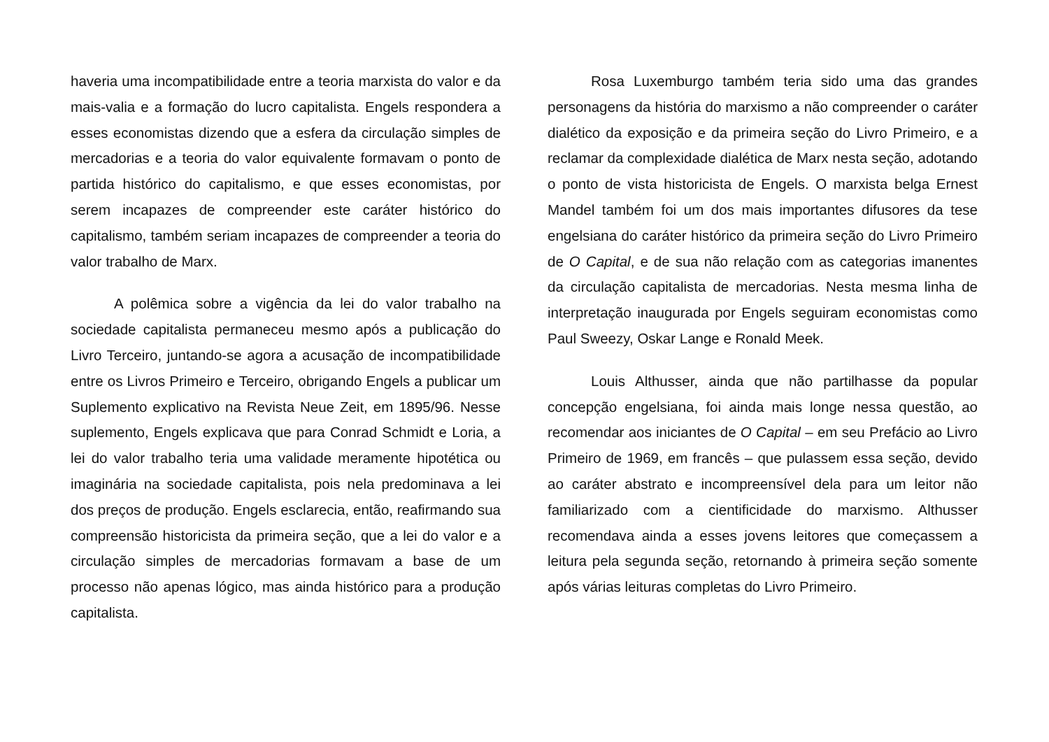haveria uma incompatibilidade entre a teoria marxista do valor e da mais-valia e a formação do lucro capitalista. Engels respondera a esses economistas dizendo que a esfera da circulação simples de mercadorias e a teoria do valor equivalente formavam o ponto de partida histórico do capitalismo, e que esses economistas, por serem incapazes de compreender este caráter histórico do capitalismo, também seriam incapazes de compreender a teoria do valor trabalho de Marx.
A polêmica sobre a vigência da lei do valor trabalho na sociedade capitalista permaneceu mesmo após a publicação do Livro Terceiro, juntando-se agora a acusação de incompatibilidade entre os Livros Primeiro e Terceiro, obrigando Engels a publicar um Suplemento explicativo na Revista Neue Zeit, em 1895/96. Nesse suplemento, Engels explicava que para Conrad Schmidt e Loria, a lei do valor trabalho teria uma validade meramente hipotética ou imaginária na sociedade capitalista, pois nela predominava a lei dos preços de produção. Engels esclarecia, então, reafirmando sua compreensão historicista da primeira seção, que a lei do valor e a circulação simples de mercadorias formavam a base de um processo não apenas lógico, mas ainda histórico para a produção capitalista.
Rosa Luxemburgo também teria sido uma das grandes personagens da história do marxismo a não compreender o caráter dialético da exposição e da primeira seção do Livro Primeiro, e a reclamar da complexidade dialética de Marx nesta seção, adotando o ponto de vista historicista de Engels. O marxista belga Ernest Mandel também foi um dos mais importantes difusores da tese engelsiana do caráter histórico da primeira seção do Livro Primeiro de O Capital, e de sua não relação com as categorias imanentes da circulação capitalista de mercadorias. Nesta mesma linha de interpretação inaugurada por Engels seguiram economistas como Paul Sweezy, Oskar Lange e Ronald Meek.
Louis Althusser, ainda que não partilhasse da popular concepção engelsiana, foi ainda mais longe nessa questão, ao recomendar aos iniciantes de O Capital – em seu Prefácio ao Livro Primeiro de 1969, em francês – que pulassem essa seção, devido ao caráter abstrato e incompreensível dela para um leitor não familiarizado com a cientificidade do marxismo. Althusser recomendava ainda a esses jovens leitores que começassem a leitura pela segunda seção, retornando à primeira seção somente após várias leituras completas do Livro Primeiro.